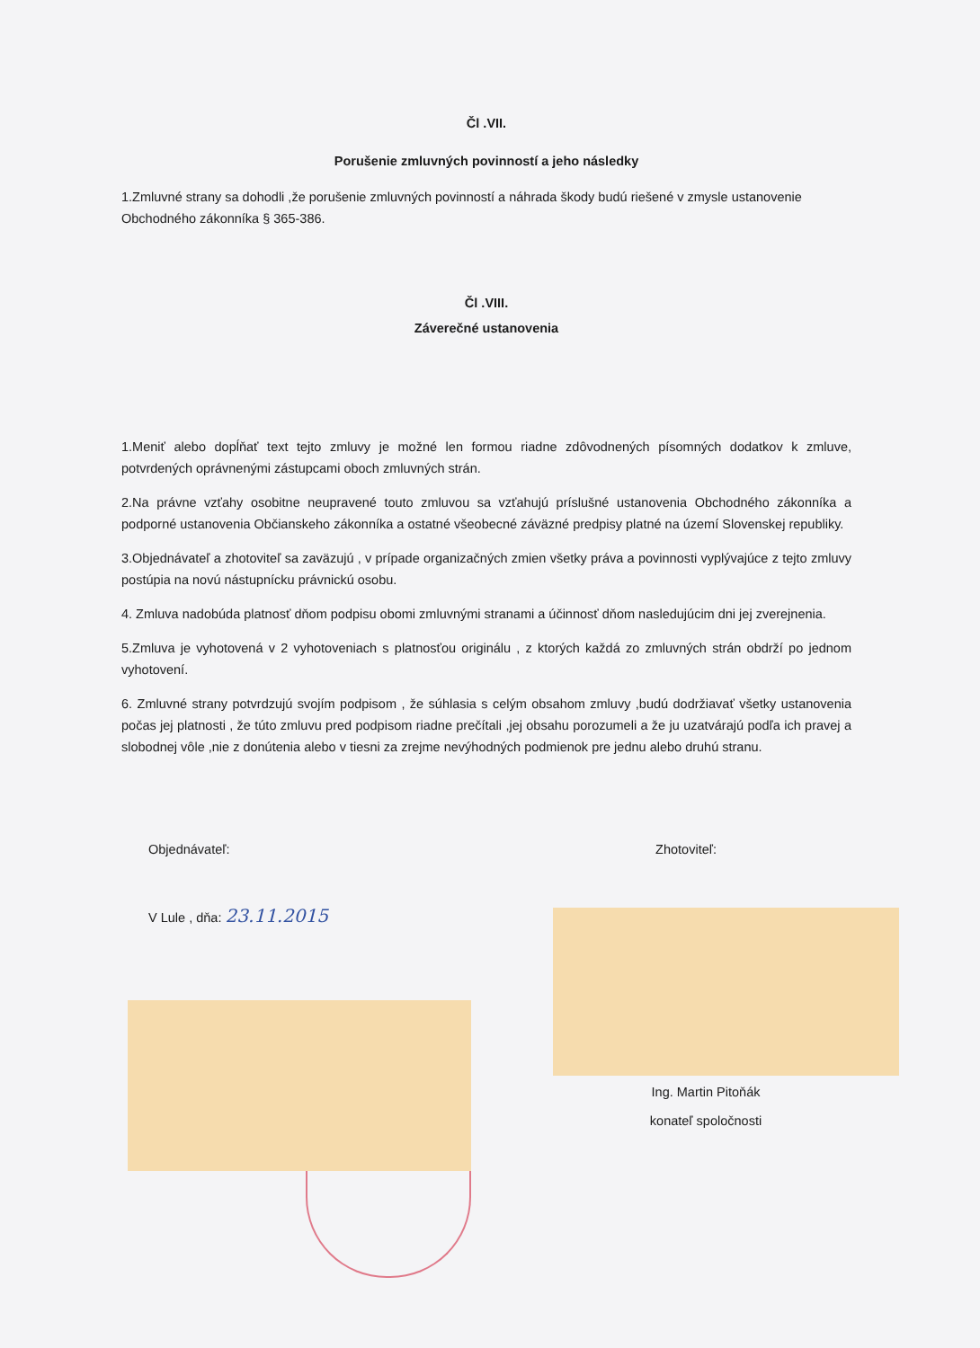Čl .VII.
Porušenie zmluvných povinností a jeho následky
1.Zmluvné strany sa dohodli ,že porušenie zmluvných povinností a náhrada škody budú riešené v zmysle ustanovenie Obchodného zákonníka § 365-386.
Čl .VIII.
Záverečné ustanovenia
1.Meniť alebo dopĺňať text tejto zmluvy je možné len formou riadne zdôvodnených písomných dodatkov k zmluve, potvrdených oprávnenými zástupcami oboch zmluvných strán.
2.Na právne vzťahy osobitne neupravené touto zmluvou sa vzťahujú príslušné ustanovenia Obchodného zákonníka a podporné ustanovenia Občianskeho zákonníka a ostatné všeobecné záväzné predpisy platné na území Slovenskej republiky.
3.Objednávateľ a zhotoviteľ sa zaväzujú , v prípade organizačných zmien všetky práva a povinnosti vyplývajúce z tejto zmluvy postúpia na novú nástupnícku právnickú osobu.
4. Zmluva nadobúda platnosť dňom podpisu obomi zmluvnými stranami a účinnosť dňom nasledujúcim dni jej zverejnenia.
5.Zmluva je vyhotovená v 2 vyhotoveniach s platnosťou originálu , z ktorých každá zo zmluvných strán obdrží po jednom vyhotovení.
6. Zmluvné strany potvrdzujú svojím podpisom , že súhlasia s celým obsahom zmluvy ,budú dodržiavať všetky ustanovenia počas jej platnosti , že túto zmluvu pred podpisom riadne prečítali ,jej obsahu porozumeli a že ju uzatvárajú podľa ich pravej a slobodnej vôle ,nie z donútenia alebo v tiesni za zrejme nevýhodných podmienok pre jednu alebo druhú stranu.
Objednávateľ: Zhotoviteľ:
V Lule , dňa: 23.11.2015
Ing. Martin Pitoňák
konateľ spoločnosti